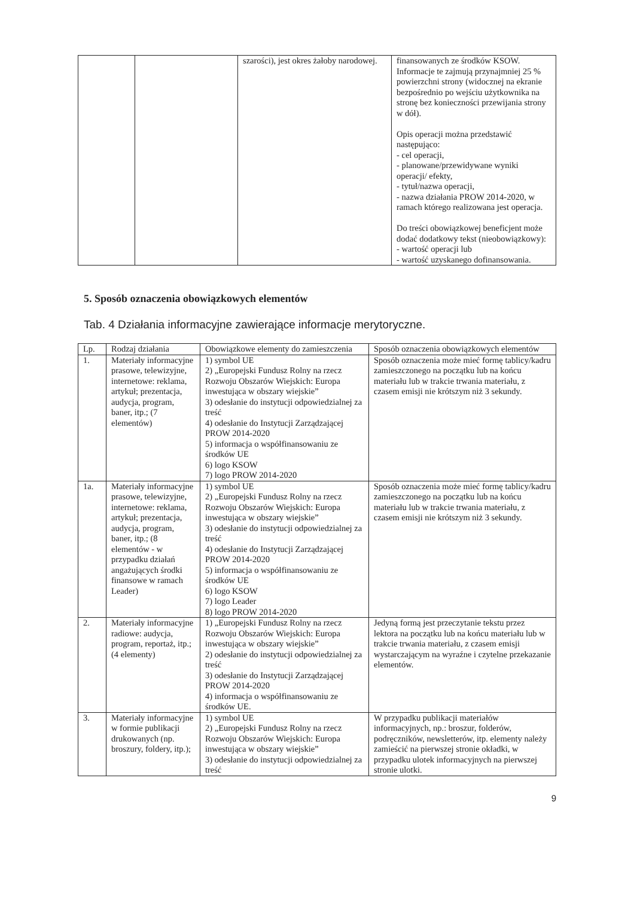| | | szarości), jest okres żałoby narodowej. | finansowanych ze środków KSOW. Informacje te zajmują przynajmniej 25 % powierzchni strony (widocznej na ekranie bezpośrednio po wejściu użytkownika na stronę bez konieczności przewijania strony w dół). Opis operacji można przedstawić następująco: - cel operacji, - planowane/przewidywane wyniki operacji/ efekty, - tytuł/nazwa operacji, - nazwa działania PROW 2014-2020, w ramach którego realizowana jest operacja. Do treści obowiązkowej beneficjent może dodać dodatkowy tekst (nieobowiązkowy): - wartość operacji lub - wartość uzyskanego dofinansowania. |
5. Sposób oznaczenia obowiązkowych elementów
Tab. 4 Działania informacyjne zawierające informacje merytoryczne.
| Lp. | Rodzaj działania | Obowiązkowe elementy do zamieszczenia | Sposób oznaczenia obowiązkowych elementów |
| --- | --- | --- | --- |
| 1. | Materiały informacyjne prasowe, telewizyjne, internetowe: reklama, artykuł; prezentacja, audycja, program, baner, itp.; (7 elementów) | 1) symbol UE 2) „Europejski Fundusz Rolny na rzecz Rozwoju Obszarów Wiejskich: Europa inwestująca w obszary wiejskie” 3) odesłanie do instytucji odpowiedzialnej za treść 4) odesłanie do Instytucji Zarządzającej PROW 2014-2020 5) informacja o współfinansowaniu ze środków UE 6) logo KSOW 7) logo PROW 2014-2020 | Sposób oznaczenia może mieć formę tablicy/kadru zamieszczonego na początku lub na końcu materiału lub w trakcie trwania materiału, z czasem emisji nie krótszym niż 3 sekundy. |
| 1a. | Materiały informacyjne prasowe, telewizyjne, internetowe: reklama, artykuł; prezentacja, audycja, program, baner, itp.; (8 elementów - w przypadku działań angażujących środki finansowe w ramach Leader) | 1) symbol UE 2) „Europejski Fundusz Rolny na rzecz Rozwoju Obszarów Wiejskich: Europa inwestująca w obszary wiejskie” 3) odesłanie do instytucji odpowiedzialnej za treść 4) odesłanie do Instytucji Zarządzającej PROW 2014-2020 5) informacja o współfinansowaniu ze środków UE 6) logo KSOW 7) logo Leader 8) logo PROW 2014-2020 | Sposób oznaczenia może mieć formę tablicy/kadru zamieszczonego na początku lub na końcu materiału lub w trakcie trwania materiału, z czasem emisji nie krótszym niż 3 sekundy. |
| 2. | Materiały informacyjne radiowe: audycja, program, reportaż, itp.; (4 elementy) | 1) „Europejski Fundusz Rolny na rzecz Rozwoju Obszarów Wiejskich: Europa inwestująca w obszary wiejskie” 2) odesłanie do instytucji odpowiedzialnej za treść 3) odesłanie do Instytucji Zarządzającej PROW 2014-2020 4) informacja o współfinansowaniu ze środków UE. | Jedyną formą jest przeczytanie tekstu przez lektora na początku lub na końcu materiału lub w trakcie trwania materiału, z czasem emisji wystarczającym na wyraźne i czytelne przekazanie elementów. |
| 3. | Materiały informacyjne w formie publikacji drukowanych (np. broszury, foldery, itp.); | 1) symbol UE 2) „Europejski Fundusz Rolny na rzecz Rozwoju Obszarów Wiejskich: Europa inwestująca w obszary wiejskie” 3) odesłanie do instytucji odpowiedzialnej za treść | W przypadku publikacji materiałów informacyjnych, np.: broszur, folderów, podręczników, newsletterów, itp. elementy należy zamieścić na pierwszej stronie okładki, w przypadku ulotek informacyjnych na pierwszej stronie ulotki. |
9